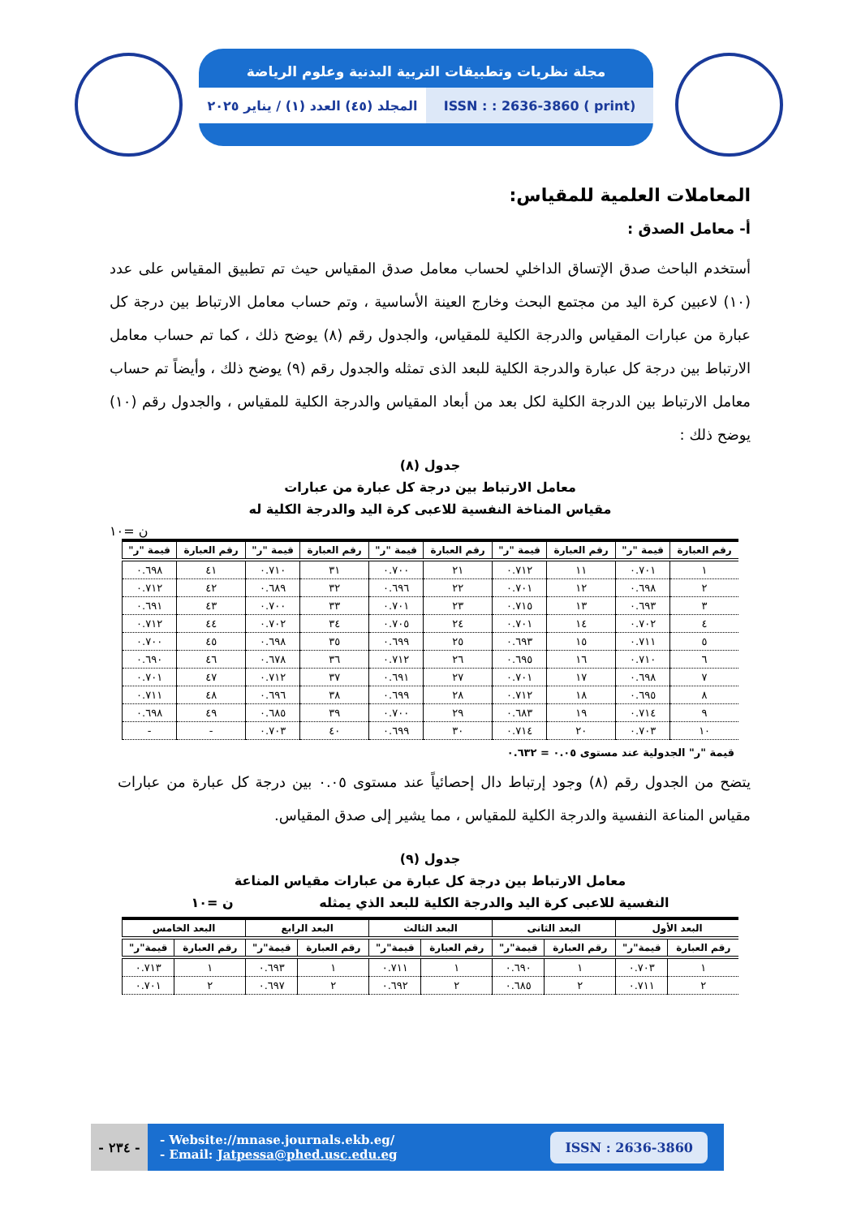مجلة نظريات وتطبيقات التربية البدنية وعلوم الرياضة
المجلد (٤٥) العدد (١) / يناير ٢٠٢٥
ISSN : : 2636-3860 ( print)
المعاملات العلمية للمقياس:
أ- معامل الصدق :
أستخدم الباحث صدق الإتساق الداخلي لحساب معامل صدق المقياس حيث تم تطبيق المقياس على عدد (١٠) لاعبين كرة اليد من مجتمع البحث وخارج العينة الأساسية ، وتم حساب معامل الارتباط بين درجة كل عبارة من عبارات المقياس والدرجة الكلية للمقياس، والجدول رقم (٨) يوضح ذلك ، كما تم حساب معامل الارتباط بين درجة كل عبارة والدرجة الكلية للبعد الذى تمثله والجدول رقم (٩) يوضح ذلك ، وأيضاً تم حساب معامل الارتباط بين الدرجة الكلية لكل بعد من أبعاد المقياس والدرجة الكلية للمقياس ، والجدول رقم (١٠) يوضح ذلك :
جدول (٨)
معامل الارتباط بين درجة كل عبارة من عبارات
مقياس المناخة النفسية للاعبى كرة اليد والدرجة الكلية له
ن =١٠
| رقم العبارة | قيمة "ر" | رقم العبارة | قيمة "ر" | رقم العبارة | قيمة "ر" | رقم العبارة | قيمة "ر" | رقم العبارة | قيمة "ر" |
| --- | --- | --- | --- | --- | --- | --- | --- | --- | --- |
| ١ | ٠.٧٠١ | ١١ | ٠.٧١٢ | ٢١ | ٠.٧٠٠ | ٣١ | ٠.٧١٠ | ٤١ | ٠.٦٩٨ |
| ٢ | ٠.٦٩٨ | ١٢ | ٠.٧٠١ | ٢٢ | ٠.٦٩٦ | ٣٢ | ٠.٦٨٩ | ٤٢ | ٠.٧١٢ |
| ٣ | ٠.٦٩٣ | ١٣ | ٠.٧١٥ | ٢٣ | ٠.٧٠١ | ٣٣ | ٠.٧٠٠ | ٤٣ | ٠.٦٩١ |
| ٤ | ٠.٧٠٢ | ١٤ | ٠.٧٠١ | ٢٤ | ٠.٧٠٥ | ٣٤ | ٠.٧٠٢ | ٤٤ | ٠.٧١٢ |
| ٥ | ٠.٧١١ | ١٥ | ٠.٦٩٣ | ٢٥ | ٠.٦٩٩ | ٣٥ | ٠.٦٩٨ | ٤٥ | ٠.٧٠٠ |
| ٦ | ٠.٧١٠ | ١٦ | ٠.٦٩٥ | ٢٦ | ٠.٧١٢ | ٣٦ | ٠.٦٧٨ | ٤٦ | ٠.٦٩٠ |
| ٧ | ٠.٦٩٨ | ١٧ | ٠.٧٠١ | ٢٧ | ٠.٦٩١ | ٣٧ | ٠.٧١٢ | ٤٧ | ٠.٧٠١ |
| ٨ | ٠.٦٩٥ | ١٨ | ٠.٧١٢ | ٢٨ | ٠.٦٩٩ | ٣٨ | ٠.٦٩٦ | ٤٨ | ٠.٧١١ |
| ٩ | ٠.٧١٤ | ١٩ | ٠.٦٨٣ | ٢٩ | ٠.٧٠٠ | ٣٩ | ٠.٦٨٥ | ٤٩ | ٠.٦٩٨ |
| ١٠ | ٠.٧٠٣ | ٢٠ | ٠.٧١٤ | ٣٠ | ٠.٦٩٩ | ٤٠ | ٠.٧٠٣ | - | - |
قيمة "ر" الجدولية عند مستوى ٠.٠٥ = ٠.٦٣٢
يتضح من الجدول رقم (٨) وجود إرتباط دال إحصائياً عند مستوى ٠.٠٥ بين درجة كل عبارة من عبارات مقياس المناعة النفسية والدرجة الكلية للمقياس ، مما يشير إلى صدق المقياس.
جدول (٩)
معامل الارتباط بين درجة كل عبارة من عبارات مقياس المناعة
النفسية للاعبى كرة اليد والدرجة الكلية للبعد الذي يمثله ن =١٠
| البعد الأول | | البعد الثانى | | البعد الثالث | | البعد الرابع | | البعد الخامس | |
| --- | --- | --- | --- | --- | --- | --- | --- | --- | --- |
| رقم العبارة | قيمة"ر" | رقم العبارة | قيمة"ر" | رقم العبارة | قيمة"ر" | رقم العبارة | قيمة"ر" | رقم العبارة | قيمة"ر" |
| ١ | ٠.٧٠٣ | ١ | ٠.٦٩٠ | ١ | ٠.٧١١ | ١ | ٠.٦٩٣ | ١ | ٠.٧١٣ |
| ٢ | ٠.٧١١ | ٢ | ٠.٦٨٥ | ٢ | ٠.٦٩٢ | ٢ | ٠.٦٩٧ | ٢ | ٠.٧٠١ |
- ٢٣٤ -
- Website://mnase.journals.ekb.eg/
- Email: Jatpessa@phed.usc.edu.eg
ISSN : 2636-3860